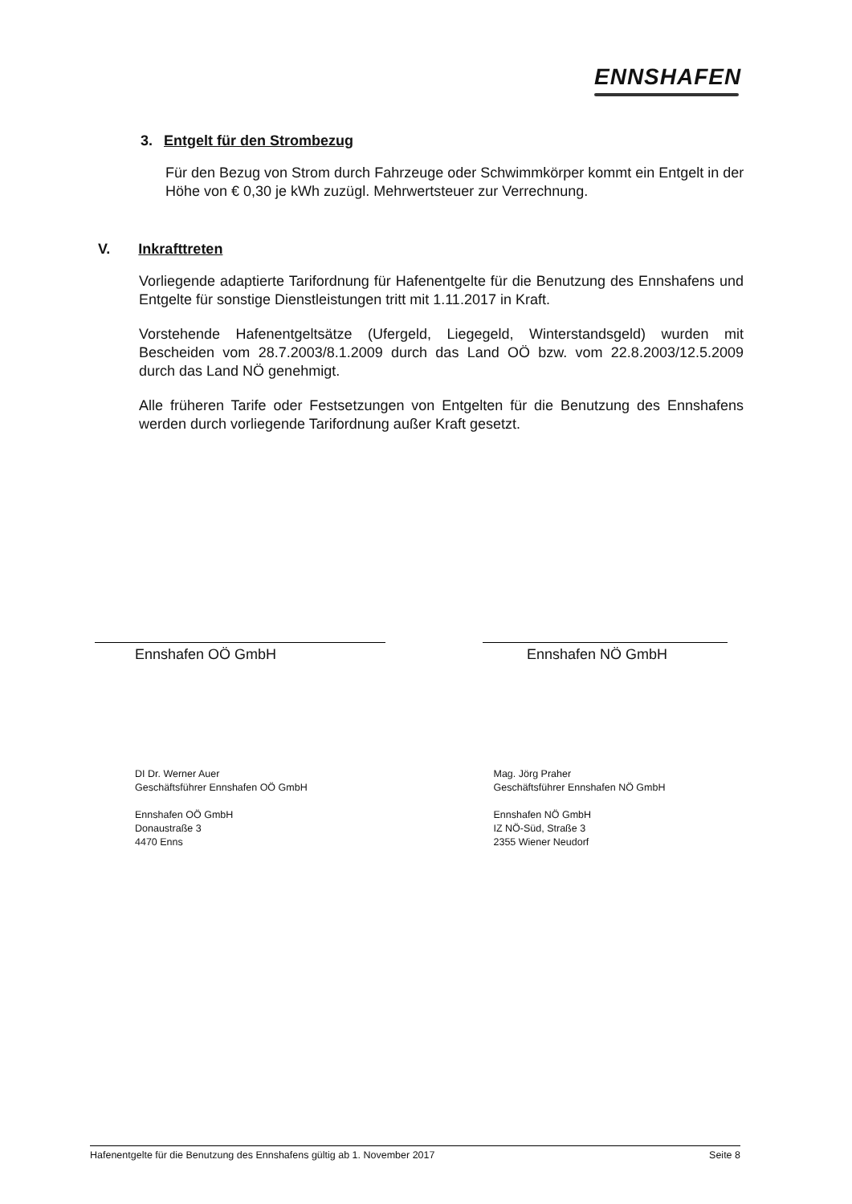ENNSHAFEN
3. Entgelt für den Strombezug
Für den Bezug von Strom durch Fahrzeuge oder Schwimmkörper kommt ein Entgelt in der Höhe von € 0,30 je kWh zuzügl. Mehrwertsteuer zur Verrechnung.
V. Inkrafttreten
Vorliegende adaptierte Tarifordnung für Hafenentgelte für die Benutzung des Ennshafens und Entgelte für sonstige Dienstleistungen tritt mit 1.11.2017 in Kraft.
Vorstehende Hafenentgeltsätze (Ufergeld, Liegegeld, Winterstandsgeld) wurden mit Bescheiden vom 28.7.2003/8.1.2009 durch das Land OÖ bzw. vom 22.8.2003/12.5.2009 durch das Land NÖ genehmigt.
Alle früheren Tarife oder Festsetzungen von Entgelten für die Benutzung des Ennshafens werden durch vorliegende Tarifordnung außer Kraft gesetzt.
Ennshafen OÖ GmbH Ennshafen NÖ GmbH
DI Dr. Werner Auer
Geschäftsführer Ennshafen OÖ GmbH
Ennshafen OÖ GmbH
Donaustraße 3
4470 Enns
Mag. Jörg Praher
Geschäftsführer Ennshafen NÖ GmbH
Ennshafen NÖ GmbH
IZ NÖ-Süd, Straße 3
2355 Wiener Neudorf
Hafenentgelte für die Benutzung des Ennshafens gültig ab 1. November 2017 Seite 8